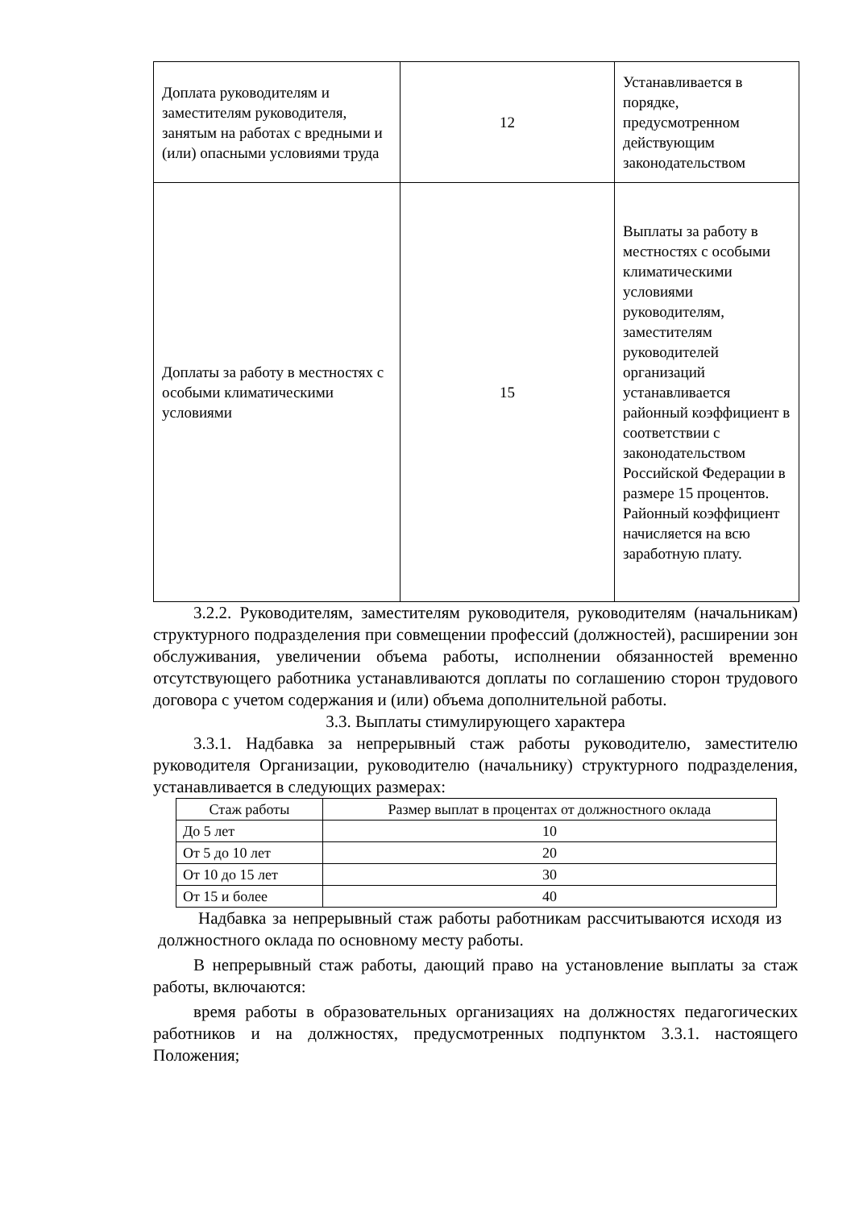| Доплата руководителям и заместителям руководителя, занятым на работах с вредными и (или) опасными условиями труда | 12 | Устанавливается в порядке, предусмотренном действующим законодательством |
| Доплаты за работу в местностях с особыми климатическими условиями | 15 | Выплаты за работу в местностях с особыми климатическими условиями руководителям, заместителям руководителей организаций устанавливается районный коэффициент в соответствии с законодательством Российской Федерации в размере 15 процентов. Районный коэффициент начисляется на всю заработную плату. |
3.2.2. Руководителям, заместителям руководителя, руководителям (начальникам) структурного подразделения при совмещении профессий (должностей), расширении зон обслуживания, увеличении объема работы, исполнении обязанностей временно отсутствующего работника устанавливаются доплаты по соглашению сторон трудового договора с учетом содержания и (или) объема дополнительной работы.
3.3. Выплаты стимулирующего характера
3.3.1. Надбавка за непрерывный стаж работы руководителю, заместителю руководителя Организации, руководителю (начальнику) структурного подразделения, устанавливается в следующих размерах:
| Стаж работы | Размер выплат в процентах от должностного оклада |
| --- | --- |
| До 5 лет | 10 |
| От 5 до 10 лет | 20 |
| От 10 до 15 лет | 30 |
| От 15 и более | 40 |
Надбавка за непрерывный стаж работы работникам рассчитываются исходя из должностного оклада по основному месту работы.
В непрерывный стаж работы, дающий право на установление выплаты за стаж работы, включаются:
время работы в образовательных организациях на должностях педагогических работников и на должностях, предусмотренных подпунктом 3.3.1. настоящего Положения;